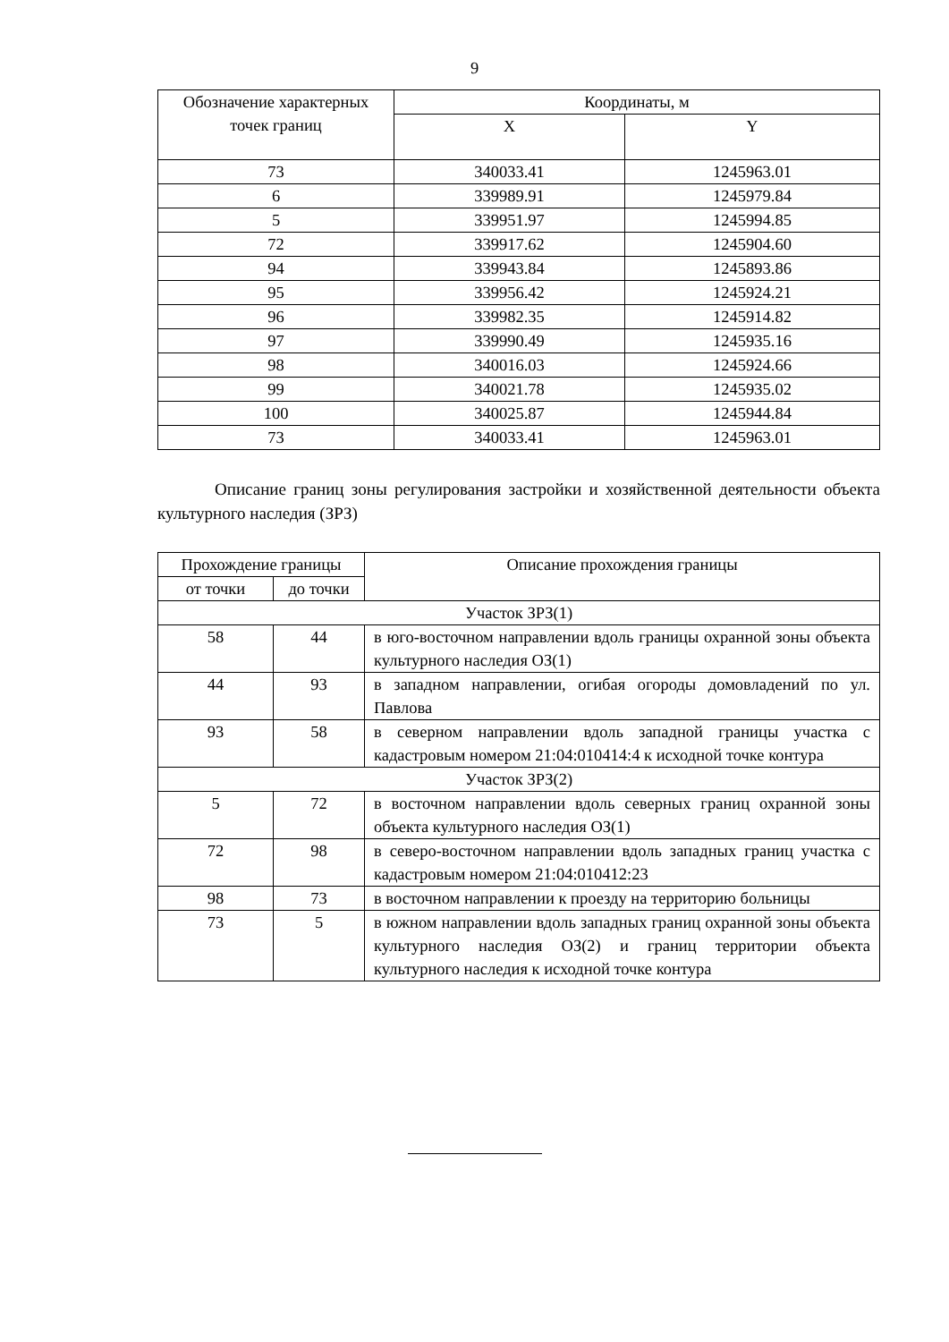9
| Обозначение характерных точек границ | Координаты, м | |
| --- | --- | --- |
| | X | Y |
| 73 | 340033.41 | 1245963.01 |
| 6 | 339989.91 | 1245979.84 |
| 5 | 339951.97 | 1245994.85 |
| 72 | 339917.62 | 1245904.60 |
| 94 | 339943.84 | 1245893.86 |
| 95 | 339956.42 | 1245924.21 |
| 96 | 339982.35 | 1245914.82 |
| 97 | 339990.49 | 1245935.16 |
| 98 | 340016.03 | 1245924.66 |
| 99 | 340021.78 | 1245935.02 |
| 100 | 340025.87 | 1245944.84 |
| 73 | 340033.41 | 1245963.01 |
Описание границ зоны регулирования застройки и хозяйственной деятельности объекта культурного наследия (ЗРЗ)
| Прохождение границы | | Описание прохождения границы |
| --- | --- | --- |
| от точки | до точки | |
| Участок ЗРЗ(1) | | |
| 58 | 44 | в юго-восточном направлении вдоль границы охранной зоны объекта культурного наследия ОЗ(1) |
| 44 | 93 | в западном направлении, огибая огороды домовладений по ул. Павлова |
| 93 | 58 | в северном направлении вдоль западной границы участка с кадастровым номером 21:04:010414:4 к исходной точке контура |
| Участок ЗРЗ(2) | | |
| 5 | 72 | в восточном направлении вдоль северных границ охранной зоны объекта культурного наследия ОЗ(1) |
| 72 | 98 | в северо-восточном направлении вдоль западных границ участка с кадастровым номером 21:04:010412:23 |
| 98 | 73 | в восточном направлении к проезду на территорию больницы |
| 73 | 5 | в южном направлении вдоль западных границ охранной зоны объекта культурного наследия ОЗ(2) и границ территории объекта культурного наследия к исходной точке контура |